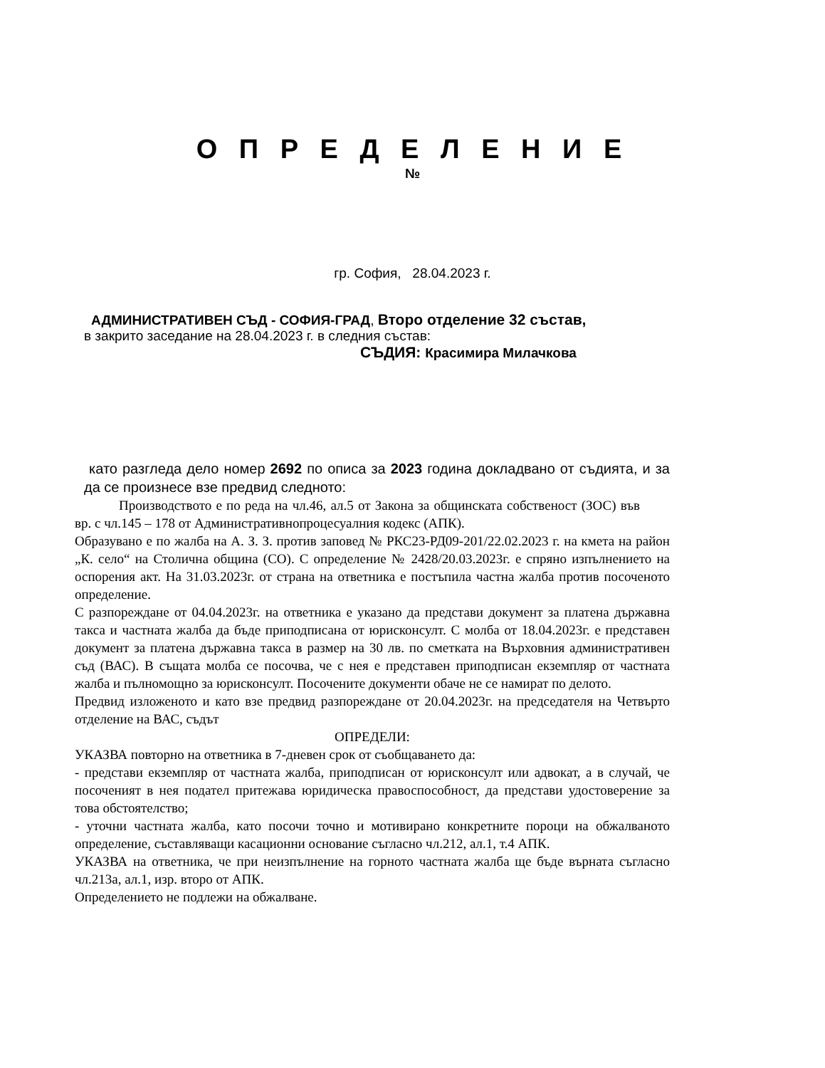О П Р Е Д Е Л Е Н И Е
№
гр. София, 28.04.2023 г.
АДМИНИСТРАТИВЕН СЪД - СОФИЯ-ГРАД, Второ отделение 32 състав,
в закрито заседание на 28.04.2023 г. в следния състав:
СЪДИЯ: Красимира Милачкова
като разгледа дело номер 2692 по описа за 2023 година докладвано от съдията, и за да се произнесе взе предвид следното:
Производството е по реда на чл.46, ал.5 от Закона за общинската собственост (ЗОС) във вр. с чл.145 – 178 от Административнопроцесуалния кодекс (АПК).
Образувано е по жалба на А. З. З. против заповед № РКС23-РД09-201/22.02.2023 г. на кмета на район „К. село“ на Столична община (СО). С определение № 2428/20.03.2023г. е спряно изпълнението на оспорения акт. На 31.03.2023г. от страна на ответника е постъпила частна жалба против посоченото определение.
С разпореждане от 04.04.2023г. на ответника е указано да представи документ за платена държавна такса и частната жалба да бъде приподписана от юрисконсулт. С молба от 18.04.2023г. е представен документ за платена държавна такса в размер на 30 лв. по сметката на Върховния административен съд (ВАС). В същата молба се посочва, че с нея е представен приподписан екземпляр от частната жалба и пълномощно за юрисконсулт. Посочените документи обаче не се намират по делото.
Предвид изложеното и като взе предвид разпореждане от 20.04.2023г. на председателя на Четвърто отделение на ВАС, съдът
ОПРЕДЕЛИ:
УКАЗВА повторно на ответника в 7-дневен срок от съобщаването да:
- представи екземпляр от частната жалба, приподписан от юрисконсулт или адвокат, а в случай, че посоченият в нея подател притежава юридическа правоспособност, да представи удостоверение за това обстоятелство;
- уточни частната жалба, като посочи точно и мотивирано конкретните пороци на обжалваното определение, съставляващи касационни основание съгласно чл.212, ал.1, т.4 АПК.
УКАЗВА на ответника, че при неизпълнение на горното частната жалба ще бъде върната съгласно чл.213а, ал.1, изр. второ от АПК.
Определението не подлежи на обжалване.